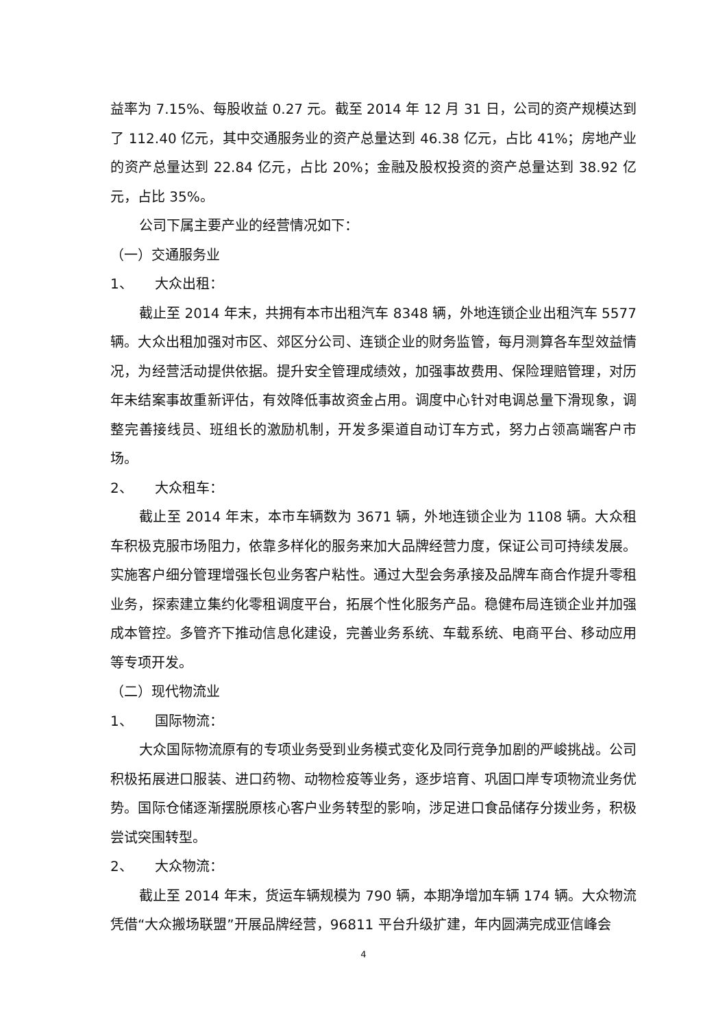益率为 7.15%、每股收益 0.27 元。截至 2014 年 12 月 31 日，公司的资产规模达到了 112.40 亿元，其中交通服务业的资产总量达到 46.38 亿元，占比 41%；房地产业的资产总量达到 22.84 亿元，占比 20%；金融及股权投资的资产总量达到 38.92 亿元，占比 35%。
公司下属主要产业的经营情况如下：
（一）交通服务业
1、 大众出租：
截止至 2014 年末，共拥有本市出租汽车 8348 辆，外地连锁企业出租汽车 5577 辆。大众出租加强对市区、郊区分公司、连锁企业的财务监管，每月测算各车型效益情况，为经营活动提供依据。提升安全管理成绩效，加强事故费用、保险理赔管理，对历年未结案事故重新评估，有效降低事故资金占用。调度中心针对电调总量下滑现象，调整完善接线员、班组长的激励机制，开发多渠道自动订车方式，努力占领高端客户市场。
2、 大众租车：
截止至 2014 年末，本市车辆数为 3671 辆，外地连锁企业为 1108 辆。大众租车积极克服市场阻力，依靠多样化的服务来加大品牌经营力度，保证公司可持续发展。实施客户细分管理增强长包业务客户粘性。通过大型会务承接及品牌车商合作提升零租业务，探索建立集约化零租调度平台，拓展个性化服务产品。稳健布局连锁企业并加强成本管控。多管齐下推动信息化建设，完善业务系统、车载系统、电商平台、移动应用等专项开发。
（二）现代物流业
1、 国际物流：
大众国际物流原有的专项业务受到业务模式变化及同行竞争加剧的严峻挑战。公司积极拓展进口服装、进口药物、动物检疫等业务，逐步培育、巩固口岸专项物流业务优势。国际仓储逐渐摆脱原核心客户业务转型的影响，涉足进口食品储存分拨业务，积极尝试突围转型。
2、 大众物流：
截止至 2014 年末，货运车辆规模为 790 辆，本期净增加车辆 174 辆。大众物流凭借“大众搬场联盟”开展品牌经营，96811 平台升级扩建，年内圆满完成亚信峰会
4